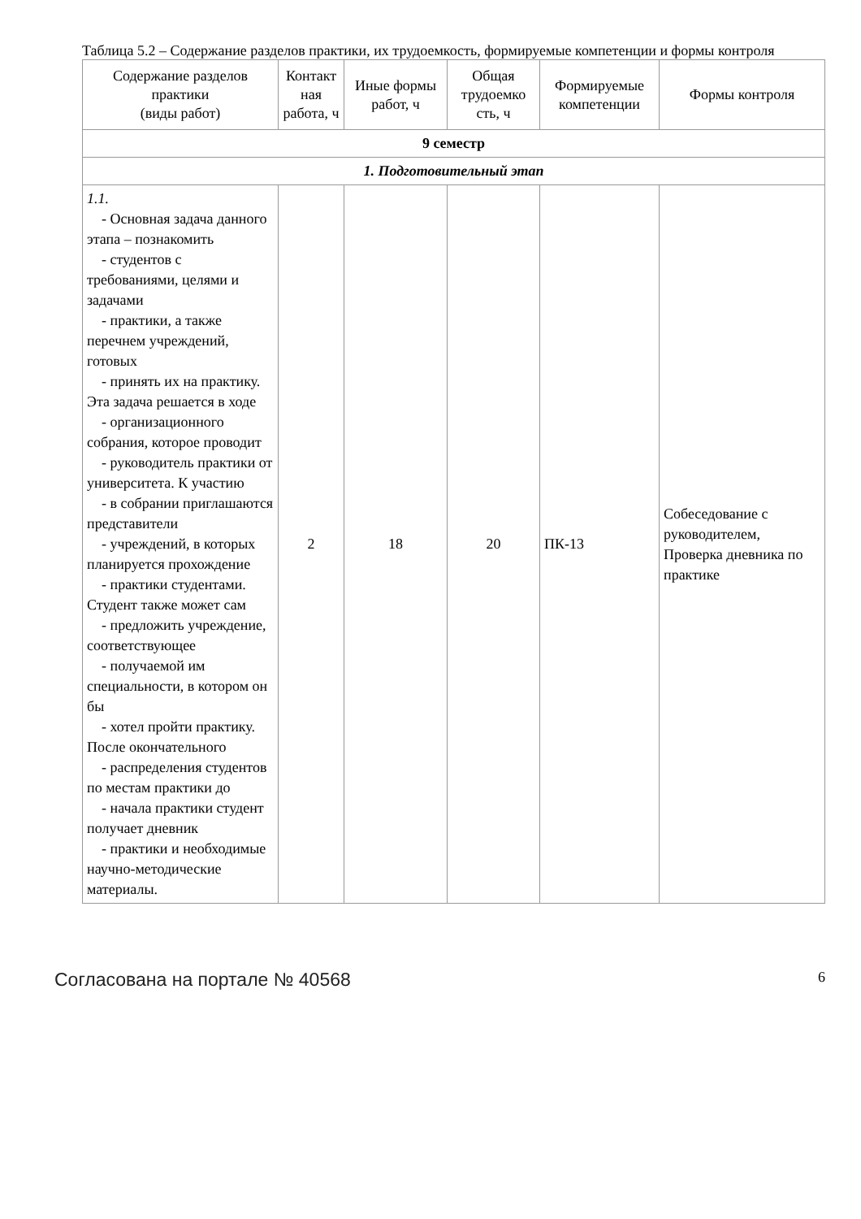Таблица 5.2 – Содержание разделов практики, их трудоемкость, формируемые компетенции и формы контроля
| Содержание разделов практики (виды работ) | Контакт ная работа, ч | Иные формы работ, ч | Общая трудоемко сть, ч | Формируемые компетенции | Формы контроля |
| --- | --- | --- | --- | --- | --- |
| 9 семестр | | | | | |
| 1. Подготовительный этап | | | | | |
| 1.1. - Основная задача данного этапа – познакомить - студентов с требованиями, целями и задачами - практики, а также перечнем учреждений, готовых - принять их на практику. Эта задача решается в ходе - организационного собрания, которое проводит - руководитель практики от университета. К участию - в собрании приглашаются представители - учреждений, в которых планируется прохождение - практики студентами. Студент также может сам - предложить учреждение, соответствующее - получаемой им специальности, в котором он бы - хотел пройти практику. После окончательного - распределения студентов по местам практики до - начала практики студент получает дневник - практики и необходимые научно-методические материалы. | 2 | 18 | 20 | ПК-13 | Собеседование с руководителем, Проверка дневника по практике |
Согласована на портале № 40568 6